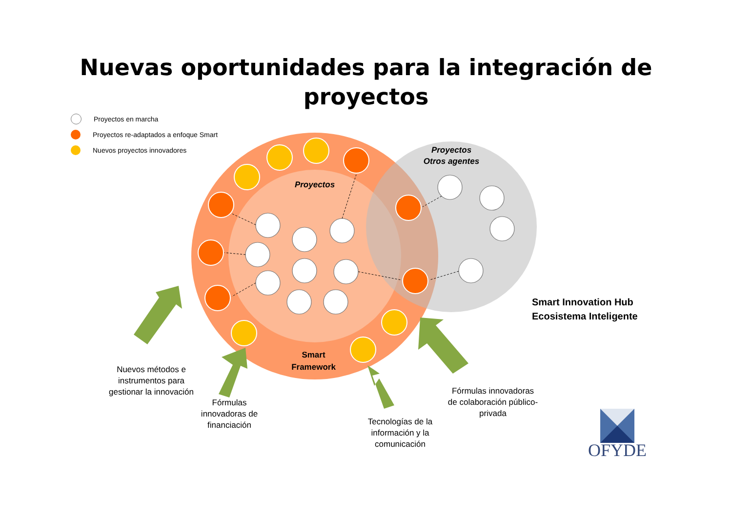Nuevas oportunidades para la integración de
proyectos
Proyectos en marcha
Proyectos re-adaptados a enfoque Smart
Nuevos proyectos innovadores
Proyectos
Proyectos
Otros agentes
Smart
Framework
Smart Innovation Hub
Ecosistema Inteligente
Nuevos métodos e instrumentos para gestionar la innovación
Fórmulas innovadoras de financiación
Tecnologías de la información y la comunicación
Fórmulas innovadoras de colaboración público-privada
OFYDE